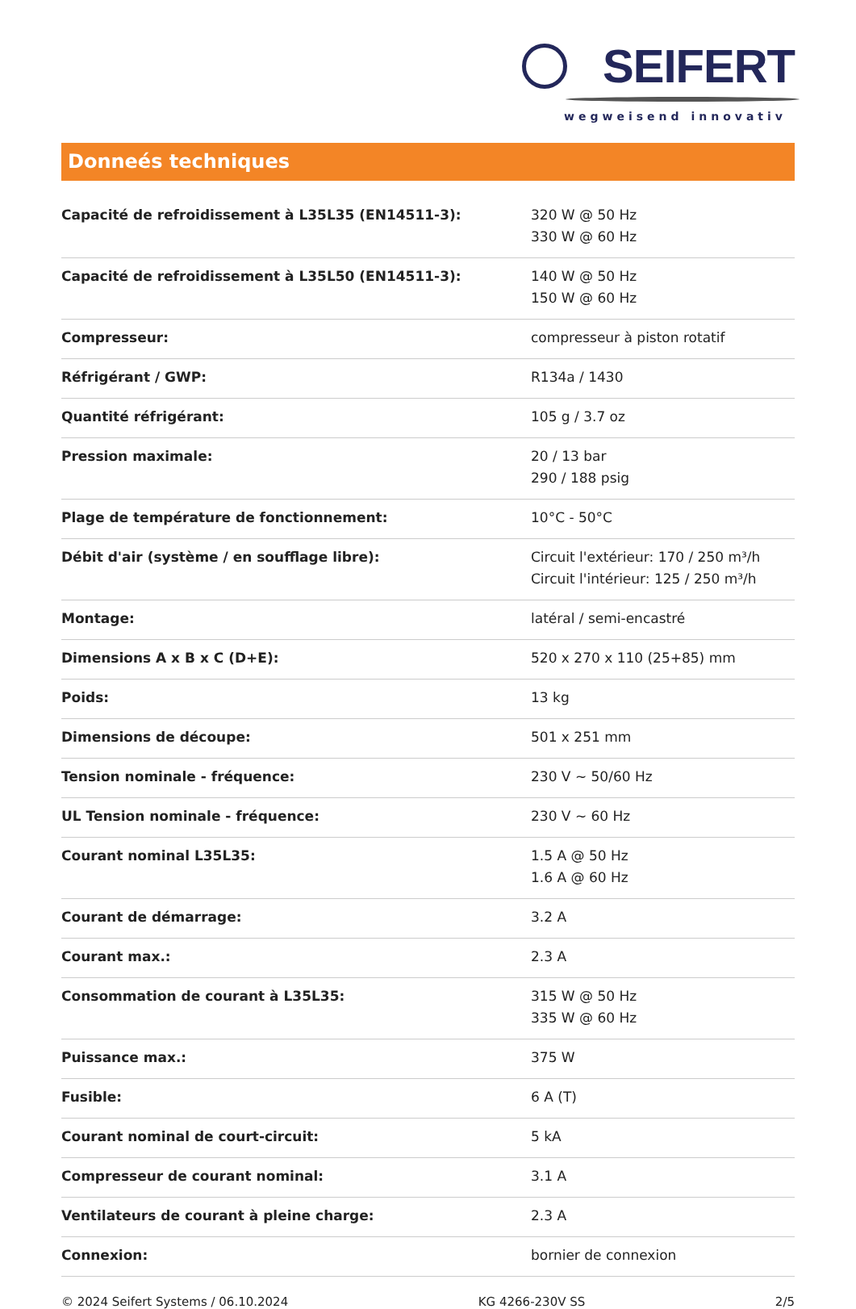SEIFERT
wegweisend innovativ
Donneés techniques
| Capacité de refroidissement à L35L35 (EN14511-3): | 320 W @ 50 Hz 330 W @ 60 Hz |
| Capacité de refroidissement à L35L50 (EN14511-3): | 140 W @ 50 Hz 150 W @ 60 Hz |
| Compresseur: | compresseur à piston rotatif |
| Réfrigérant / GWP: | R134a / 1430 |
| Quantité réfrigérant: | 105 g / 3.7 oz |
| Pression maximale: | 20 / 13 bar 290 / 188 psig |
| Plage de température de fonctionnement: | 10°C - 50°C |
| Débit d'air (système / en soufflage libre): | Circuit l'extérieur: 170 / 250 m³/h Circuit l'intérieur: 125 / 250 m³/h |
| Montage: | latéral / semi-encastré |
| Dimensions A x B x C (D+E): | 520 x 270 x 110 (25+85) mm |
| Poids: | 13 kg |
| Dimensions de découpe: | 501 x 251 mm |
| Tension nominale - fréquence: | 230 V ~ 50/60 Hz |
| UL Tension nominale - fréquence: | 230 V ~ 60 Hz |
| Courant nominal L35L35: | 1.5 A @ 50 Hz 1.6 A @ 60 Hz |
| Courant de démarrage: | 3.2 A |
| Courant max.: | 2.3 A |
| Consommation de courant à L35L35: | 315 W @ 50 Hz 335 W @ 60 Hz |
| Puissance max.: | 375 W |
| Fusible: | 6 A (T) |
| Courant nominal de court-circuit: | 5 kA |
| Compresseur de courant nominal: | 3.1 A |
| Ventilateurs de courant à pleine charge: | 2.3 A |
| Connexion: | bornier de connexion |
© 2024 Seifert Systems / 06.10.2024 KG 4266-230V SS 2/5